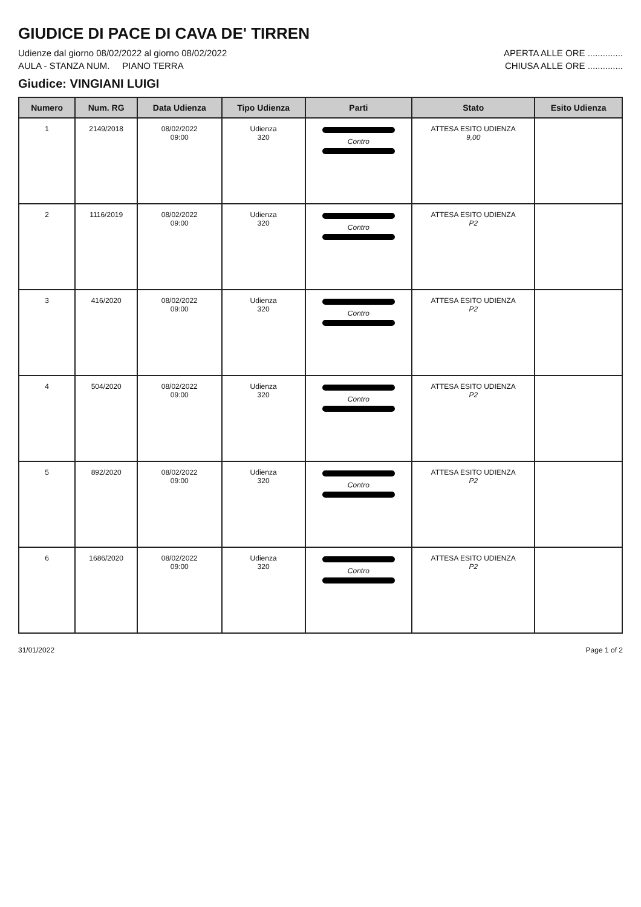GIUDICE DI PACE DI CAVA DE' TIRREN
Udienze dal giorno 08/02/2022 al giorno 08/02/2022 APERTA ALLE ORE ..............
AULA - STANZA NUM. PIANO TERRA CHIUSA ALLE ORE ..............
Giudice: VINGIANI LUIGI
| Numero | Num. RG | Data Udienza | Tipo Udienza | Parti | Stato | Esito Udienza |
| --- | --- | --- | --- | --- | --- | --- |
| 1 | 2149/2018 | 08/02/2022 09:00 | Udienza 320 | Contro | ATTESA ESITO UDIENZA 9,00 | |
| 2 | 1116/2019 | 08/02/2022 09:00 | Udienza 320 | Contro | ATTESA ESITO UDIENZA P2 | |
| 3 | 416/2020 | 08/02/2022 09:00 | Udienza 320 | Contro | ATTESA ESITO UDIENZA P2 | |
| 4 | 504/2020 | 08/02/2022 09:00 | Udienza 320 | Contro | ATTESA ESITO UDIENZA P2 | |
| 5 | 892/2020 | 08/02/2022 09:00 | Udienza 320 | Contro | ATTESA ESITO UDIENZA P2 | |
| 6 | 1686/2020 | 08/02/2022 09:00 | Udienza 320 | Contro | ATTESA ESITO UDIENZA P2 | |
31/01/2022 Page 1 of 2